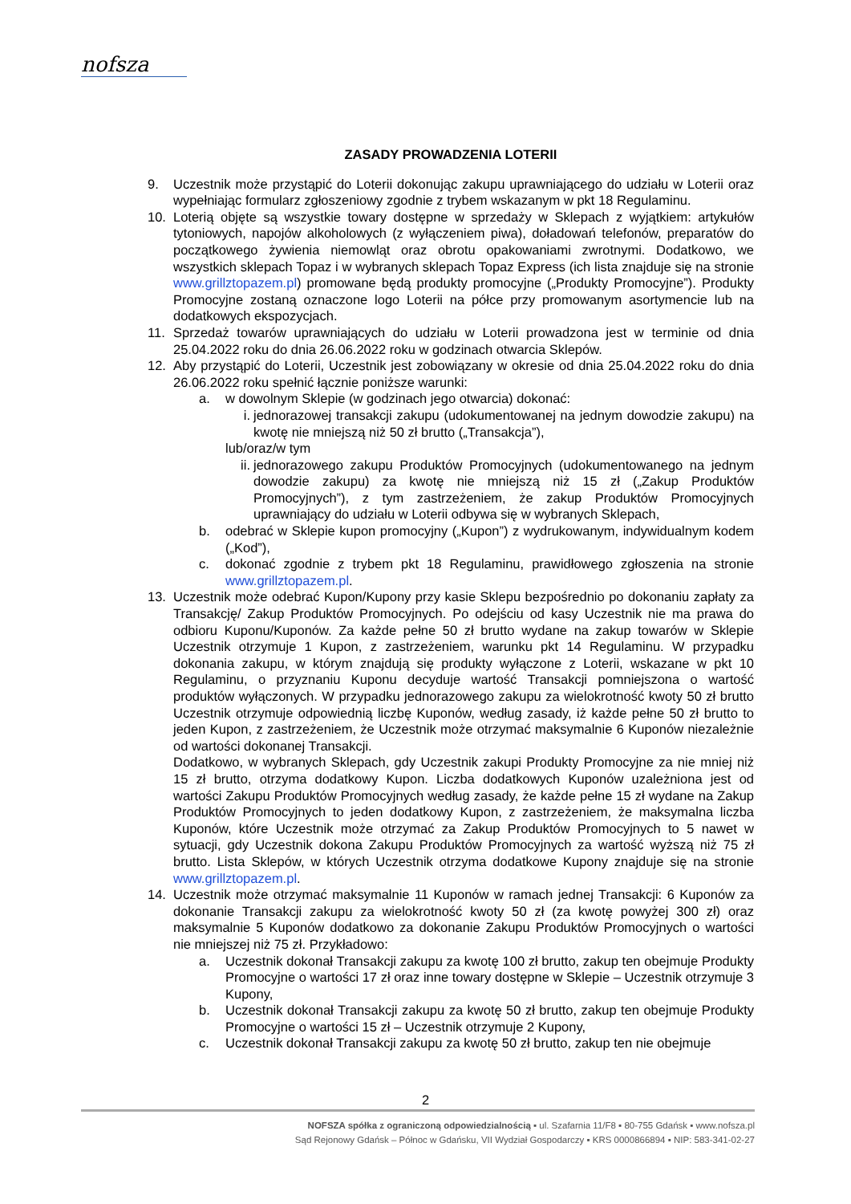nofsza
ZASADY PROWADZENIA LOTERII
9. Uczestnik może przystąpić do Loterii dokonując zakupu uprawniającego do udziału w Loterii oraz wypełniając formularz zgłoszeniowy zgodnie z trybem wskazanym w pkt 18 Regulaminu.
10. Loterią objęte są wszystkie towary dostępne w sprzedaży w Sklepach z wyjątkiem: artykułów tytoniowych, napojów alkoholowych (z wyłączeniem piwa), doładowań telefonów, preparatów do początkowego żywienia niemowląt oraz obrotu opakowaniami zwrotnymi. Dodatkowo, we wszystkich sklepach Topaz i w wybranych sklepach Topaz Express (ich lista znajduje się na stronie www.grillztopazem.pl) promowane będą produkty promocyjne („Produkty Promocyjne”). Produkty Promocyjne zostaną oznaczone logo Loterii na półce przy promowanym asortymencie lub na dodatkowych ekspozycjach.
11. Sprzedaż towarów uprawniających do udziału w Loterii prowadzona jest w terminie od dnia 25.04.2022 roku do dnia 26.06.2022 roku w godzinach otwarcia Sklepów.
12. Aby przystąpić do Loterii, Uczestnik jest zobowiązany w okresie od dnia 25.04.2022 roku do dnia 26.06.2022 roku spełnić łącznie poniższe warunki:
a. w dowolnym Sklepie (w godzinach jego otwarcia) dokonać:
i. jednorazowej transakcji zakupu (udokumentowanej na jednym dowodzie zakupu) na kwotę nie mniejszą niż 50 zł brutto („Transakcja”),
lub/oraz/w tym
ii. jednorazowego zakupu Produktów Promocyjnych (udokumentowanego na jednym dowodzie zakupu) za kwotę nie mniejszą niż 15 zł („Zakup Produktów Promocyjnych”), z tym zastrzeżeniem, że zakup Produktów Promocyjnych uprawniający do udziału w Loterii odbywa się w wybranych Sklepach,
b. odebrać w Sklepie kupon promocyjny („Kupon”) z wydrukowanym, indywidualnym kodem („Kod”),
c. dokonać zgodnie z trybem pkt 18 Regulaminu, prawidłowego zgłoszenia na stronie www.grillztopazem.pl.
13. Uczestnik może odebrać Kupon/Kupony przy kasie Sklepu bezpośrednio po dokonaniu zapłaty za Transakcję/ Zakup Produktów Promocyjnych. Po odejściu od kasy Uczestnik nie ma prawa do odbioru Kuponu/Kuponów. Za każde pełne 50 zł brutto wydane na zakup towarów w Sklepie Uczestnik otrzymuje 1 Kupon, z zastrzeżeniem, warunku pkt 14 Regulaminu. W przypadku dokonania zakupu, w którym znajdują się produkty wyłączone z Loterii, wskazane w pkt 10 Regulaminu, o przyznaniu Kuponu decyduje wartość Transakcji pomniejszona o wartość produktów wyłączonych. W przypadku jednorazowego zakupu za wielokrotność kwoty 50 zł brutto Uczestnik otrzymuje odpowiednią liczbę Kuponów, według zasady, iż każde pełne 50 zł brutto to jeden Kupon, z zastrzeżeniem, że Uczestnik może otrzymać maksymalnie 6 Kuponów niezależnie od wartości dokonanej Transakcji.
Dodatkowo, w wybranych Sklepach, gdy Uczestnik zakupi Produkty Promocyjne za nie mniej niż 15 zł brutto, otrzyma dodatkowy Kupon. Liczba dodatkowych Kuponów uzależniona jest od wartości Zakupu Produktów Promocyjnych według zasady, że każde pełne 15 zł wydane na Zakup Produktów Promocyjnych to jeden dodatkowy Kupon, z zastrzeżeniem, że maksymalna liczba Kuponów, które Uczestnik może otrzymać za Zakup Produktów Promocyjnych to 5 nawet w sytuacji, gdy Uczestnik dokona Zakupu Produktów Promocyjnych za wartość wyższą niż 75 zł brutto. Lista Sklepów, w których Uczestnik otrzyma dodatkowe Kupony znajduje się na stronie www.grillztopazem.pl.
14. Uczestnik może otrzymać maksymalnie 11 Kuponów w ramach jednej Transakcji: 6 Kuponów za dokonanie Transakcji zakupu za wielokrotność kwoty 50 zł (za kwotę powyżej 300 zł) oraz maksymalnie 5 Kuponów dodatkowo za dokonanie Zakupu Produktów Promocyjnych o wartości nie mniejszej niż 75 zł. Przykładowo:
a. Uczestnik dokonał Transakcji zakupu za kwotę 100 zł brutto, zakup ten obejmuje Produkty Promocyjne o wartości 17 zł oraz inne towary dostępne w Sklepie – Uczestnik otrzymuje 3 Kupony,
b. Uczestnik dokonał Transakcji zakupu za kwotę 50 zł brutto, zakup ten obejmuje Produkty Promocyjne o wartości 15 zł – Uczestnik otrzymuje 2 Kupony,
c. Uczestnik dokonał Transakcji zakupu za kwotę 50 zł brutto, zakup ten nie obejmuje
2
NOFSZA spółka z ograniczoną odpowiedzialnością ▪ ul. Szafarnia 11/F8 ▪ 80-755 Gdańsk ▪ www.nofsza.pl
Sąd Rejonowy Gdańsk – Północ w Gdańsku, VII Wydział Gospodarczy ▪ KRS 0000866894 ▪ NIP: 583-341-02-27